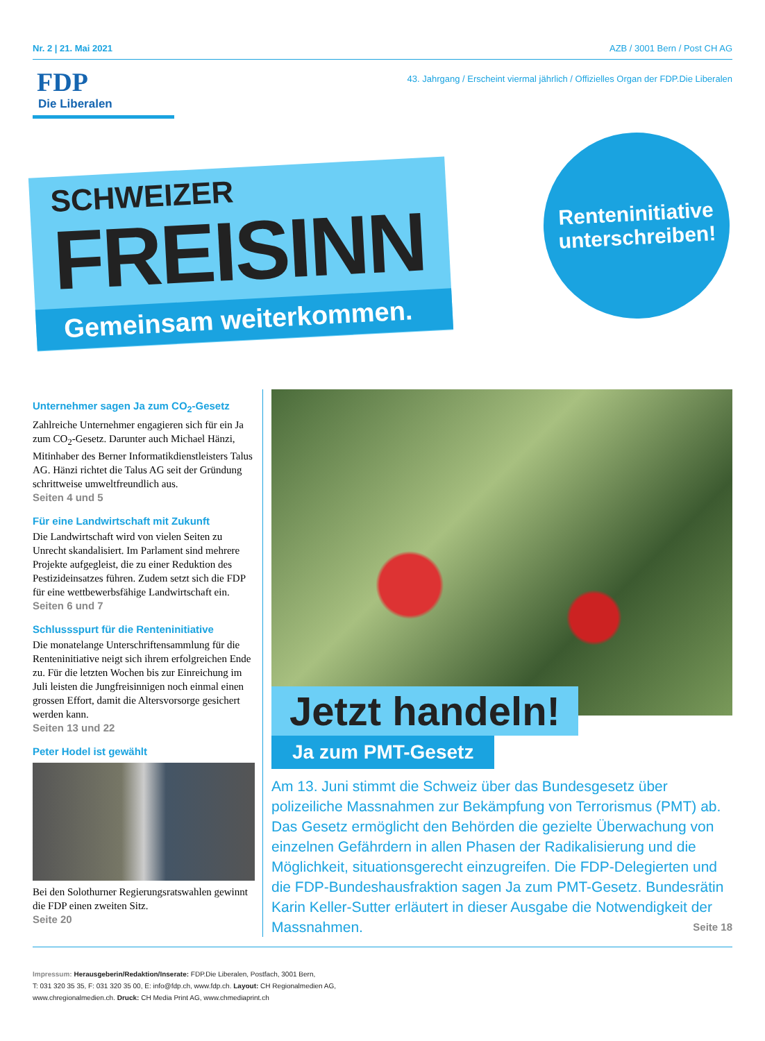Nr. 2 | 21. Mai 2021 AZB / 3001 Bern / Post CH AG
FDP
Die Liberalen
43. Jahrgang / Erscheint viermal jährlich / Offizielles Organ der FDP.Die Liberalen
SCHWEIZER
FREISINN
Gemeinsam weiterkommen.
Renteninitiative
unterschreiben!
Unternehmer sagen Ja zum CO<sub>2</sub>-Gesetz
Zahlreiche Unternehmer engagieren sich für ein Ja zum CO<sub>2</sub>-Gesetz. Darunter auch Michael Hänzi, Mitinhaber des Berner Informatikdienst­leisters Talus AG. Hänzi richtet die Talus AG seit der Gründung schrittweise umweltfreundlich aus.
Seiten 4 und 5
Für eine Landwirtschaft mit Zukunft
Die Landwirtschaft wird von vielen Seiten zu Unrecht skandalisiert. Im Parlament sind mehrere Projekte aufgegleist, die zu einer Reduktion des Pestizideinsatzes führen. Zudem setzt sich die FDP für eine wettbewerbsfähige Landwirtschaft ein.
Seiten 6 und 7
Schlussspurt für die Renteninitiative
Die monatelange Unterschriftensammlung für die Renteninitiative neigt sich ihrem erfolgreichen Ende zu. Für die letzten Wochen bis zur Einrei­chung im Juli leisten die Jungfreisinnigen noch einmal einen grossen Effort, damit die Altersvor­sorge gesichert werden kann.
Seiten 13 und 22
Peter Hodel ist gewählt
Bei den Solothurner Regierungsratswahlen gewinnt die FDP einen zweiten Sitz.
Seite 20
Jetzt handeln!
Ja zum PMT-Gesetz
Am 13. Juni stimmt die Schweiz über das Bundesgesetz über polizeiliche Massnahmen zur Bekämpfung von Terrorismus (PMT) ab. Das Gesetz ermöglicht den Behörden die gezielte Überwachung von einzelnen Gefährdern in allen Phasen der Radikalisierung und die Möglichkeit, situationsgerecht einzugreifen. Die FDP-Delegierten und die FDP-Bundeshausfraktion sagen Ja zum PMT-Gesetz. Bundesrätin Karin Keller-Sutter erläutert in dieser Ausgabe die Notwendigkeit der Massnahmen. Seite 18
Impressum: Herausgeberin/Redaktion/Inserate: FDP.Die Liberalen, Postfach, 3001 Bern,
T: 031 320 35 35, F: 031 320 35 00, E: info@fdp.ch, www.fdp.ch. Layout: CH Regionalmedien AG,
www.chregionalmedien.ch. Druck: CH Media Print AG, www.chmediaprint.ch